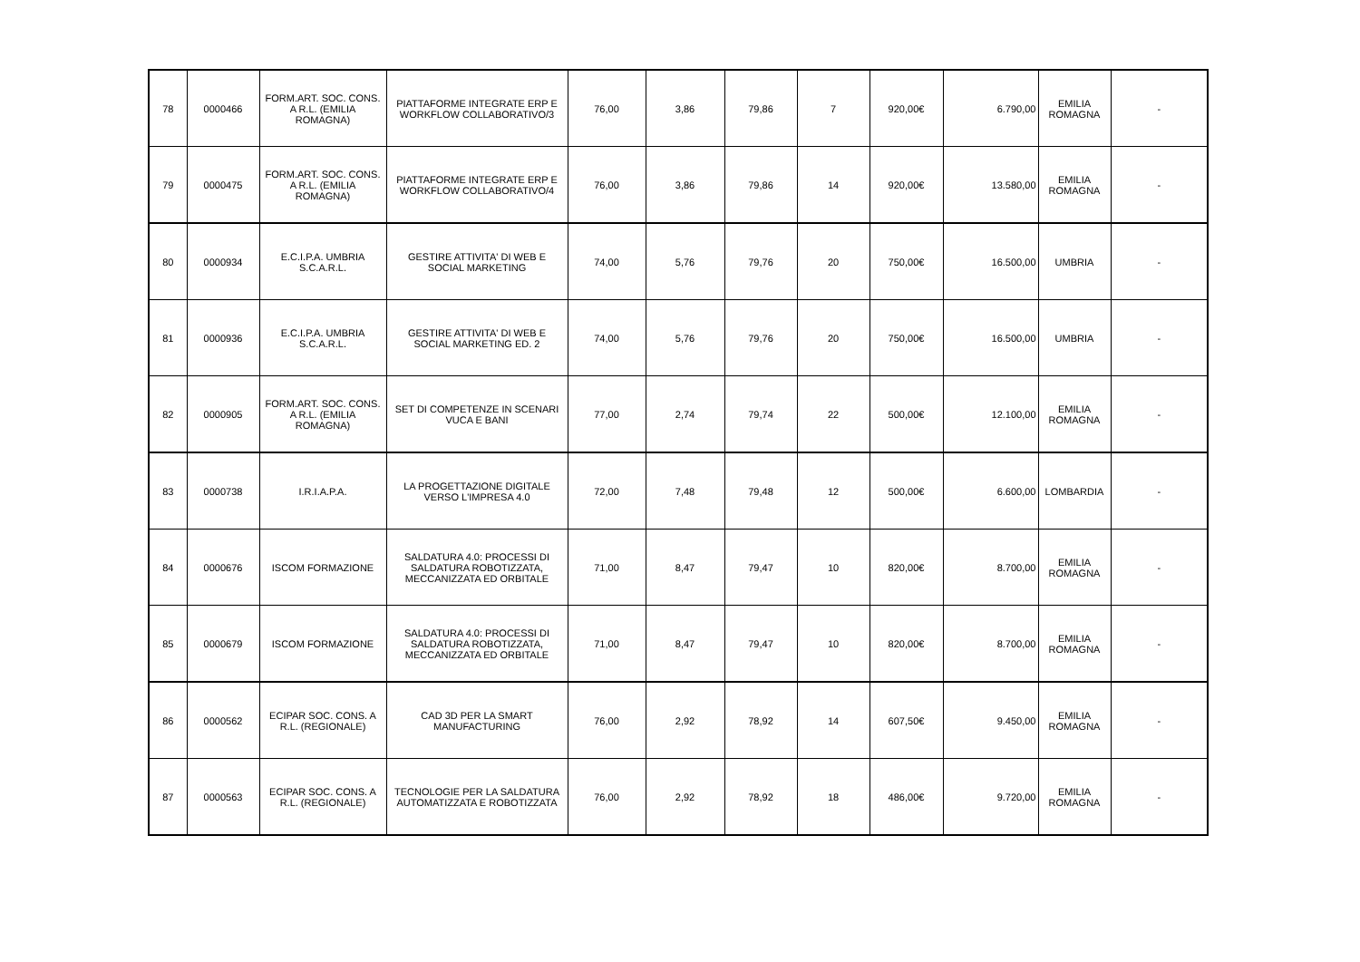| 78 | 0000466 | FORM.ART. SOC. CONS. A R.L. (EMILIA ROMAGNA) | PIATTAFORME INTEGRATE ERP E WORKFLOW COLLABORATIVO/3 | 76,00 | 3,86 | 79,86 | 7 | 920,00€ | 6.790,00 | EMILIA ROMAGNA | - |
| 79 | 0000475 | FORM.ART. SOC. CONS. A R.L. (EMILIA ROMAGNA) | PIATTAFORME INTEGRATE ERP E WORKFLOW COLLABORATIVO/4 | 76,00 | 3,86 | 79,86 | 14 | 920,00€ | 13.580,00 | EMILIA ROMAGNA | - |
| 80 | 0000934 | E.C.I.P.A. UMBRIA S.C.A.R.L. | GESTIRE ATTIVITA' DI WEB E SOCIAL MARKETING | 74,00 | 5,76 | 79,76 | 20 | 750,00€ | 16.500,00 | UMBRIA | - |
| 81 | 0000936 | E.C.I.P.A. UMBRIA S.C.A.R.L. | GESTIRE ATTIVITA' DI WEB E SOCIAL MARKETING ED. 2 | 74,00 | 5,76 | 79,76 | 20 | 750,00€ | 16.500,00 | UMBRIA | - |
| 82 | 0000905 | FORM.ART. SOC. CONS. A R.L. (EMILIA ROMAGNA) | SET DI COMPETENZE IN SCENARI VUCA E BANI | 77,00 | 2,74 | 79,74 | 22 | 500,00€ | 12.100,00 | EMILIA ROMAGNA | - |
| 83 | 0000738 | I.R.I.A.P.A. | LA PROGETTAZIONE DIGITALE VERSO L'IMPRESA 4.0 | 72,00 | 7,48 | 79,48 | 12 | 500,00€ | 6.600,00 | LOMBARDIA | - |
| 84 | 0000676 | ISCOM FORMAZIONE | SALDATURA 4.0: PROCESSI DI SALDATURA ROBOTIZZATA, MECCANIZZATA ED ORBITALE | 71,00 | 8,47 | 79,47 | 10 | 820,00€ | 8.700,00 | EMILIA ROMAGNA | - |
| 85 | 0000679 | ISCOM FORMAZIONE | SALDATURA 4.0: PROCESSI DI SALDATURA ROBOTIZZATA, MECCANIZZATA ED ORBITALE | 71,00 | 8,47 | 79,47 | 10 | 820,00€ | 8.700,00 | EMILIA ROMAGNA | - |
| 86 | 0000562 | ECIPAR SOC. CONS. A R.L. (REGIONALE) | CAD 3D PER LA SMART MANUFACTURING | 76,00 | 2,92 | 78,92 | 14 | 607,50€ | 9.450,00 | EMILIA ROMAGNA | - |
| 87 | 0000563 | ECIPAR SOC. CONS. A R.L. (REGIONALE) | TECNOLOGIE PER LA SALDATURA AUTOMATIZZATA E ROBOTIZZATA | 76,00 | 2,92 | 78,92 | 18 | 486,00€ | 9.720,00 | EMILIA ROMAGNA | - |